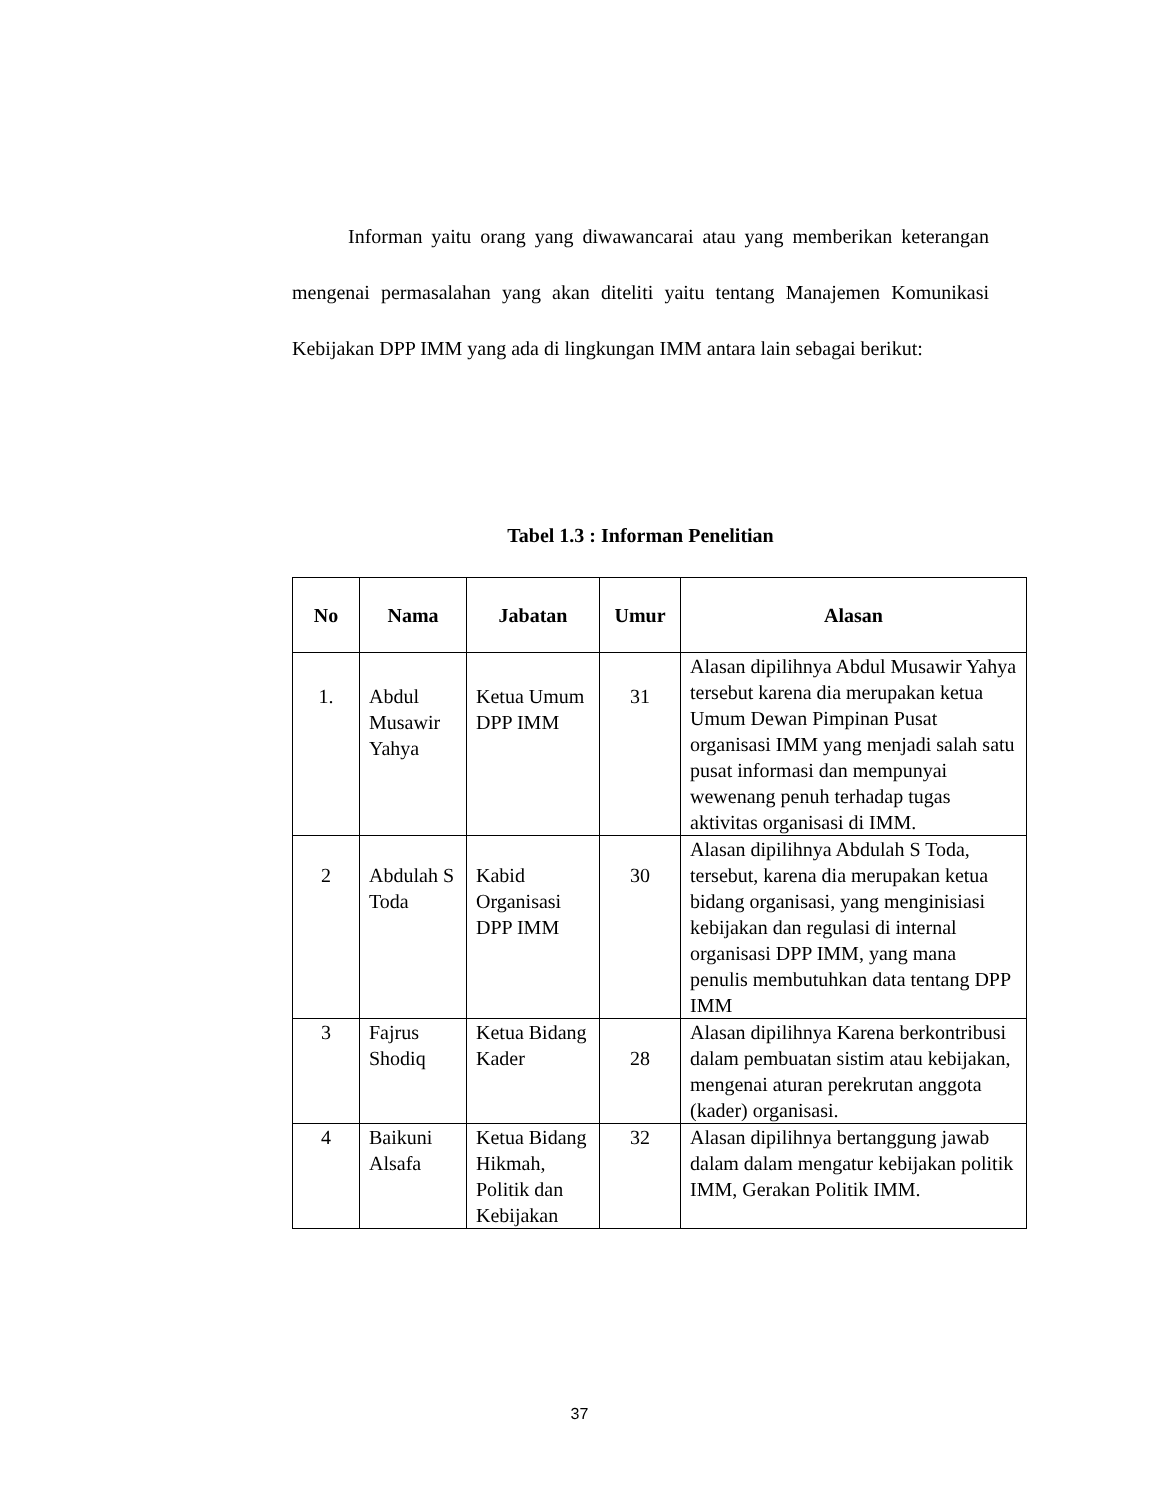Informan yaitu orang yang diwawancarai atau yang memberikan keterangan mengenai permasalahan yang akan diteliti yaitu tentang Manajemen Komunikasi Kebijakan DPP IMM yang ada di lingkungan IMM antara lain sebagai berikut:
Tabel 1.3 : Informan Penelitian
| No | Nama | Jabatan | Umur | Alasan |
| --- | --- | --- | --- | --- |
| 1. | Abdul Musawir Yahya | Ketua Umum DPP IMM | 31 | Alasan dipilihnya Abdul Musawir Yahya tersebut karena dia merupakan ketua Umum Dewan Pimpinan Pusat organisasi IMM yang menjadi salah satu pusat informasi dan mempunyai wewenang penuh terhadap tugas aktivitas organisasi di IMM. |
| 2 | Abdulah S Toda | Kabid Organisasi DPP IMM | 30 | Alasan dipilihnya Abdulah S Toda, tersebut, karena dia merupakan ketua bidang organisasi, yang menginisiasi kebijakan dan regulasi di internal organisasi DPP IMM, yang mana penulis membutuhkan data tentang DPP IMM |
| 3 | Fajrus Shodiq | Ketua Bidang Kader | 28 | Alasan dipilihnya Karena berkontribusi dalam pembuatan sistim atau kebijakan, mengenai aturan perekrutan anggota (kader) organisasi. |
| 4 | Baikuni Alsafa | Ketua Bidang Hikmah, Politik dan Kebijakan | 32 | Alasan dipilihnya bertanggung jawab dalam dalam mengatur kebijakan politik IMM, Gerakan Politik IMM. |
37